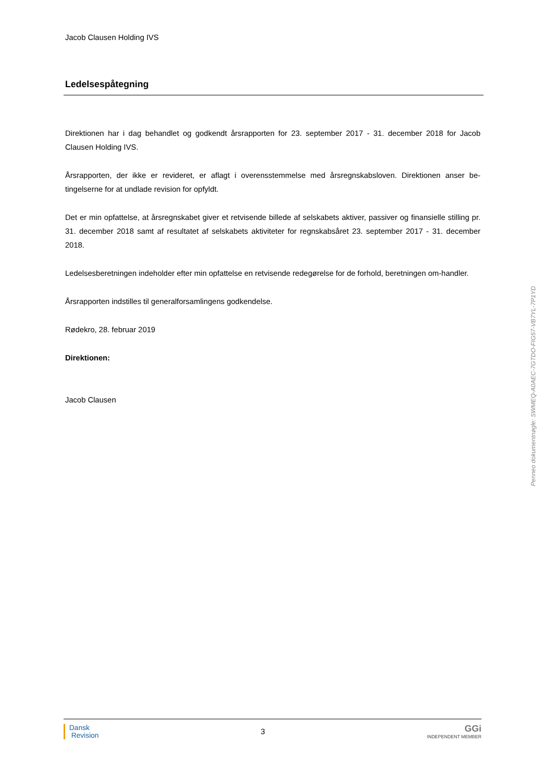Jacob Clausen Holding IVS
Ledelsespåtegning
Direktionen har i dag behandlet og godkendt årsrapporten for 23. september 2017 - 31. december 2018 for Jacob Clausen Holding IVS.
Årsrapporten, der ikke er revideret, er aflagt i overensstemmelse med årsregnskabsloven. Direktionen anser be-tingelserne for at undlade revision for opfyldt.
Det er min opfattelse, at årsregnskabet giver et retvisende billede af selskabets aktiver, passiver og finansielle stilling pr. 31. december 2018 samt af resultatet af selskabets aktiviteter for regnskabsåret 23. september 2017 - 31. december 2018.
Ledelsesberetningen indeholder efter min opfattelse en retvisende redegørelse for de forhold, beretningen om-handler.
Årsrapporten indstilles til generalforsamlingens godkendelse.
Rødekro, 28. februar 2019
Direktionen:
Jacob Clausen
Penneo dokumentnøgle: SWMEQ-A0AEC-7GTDO-FIG57-VB7YL-7P1YD
Dansk
Revision
3
GGi
INDEPENDENT MEMBER